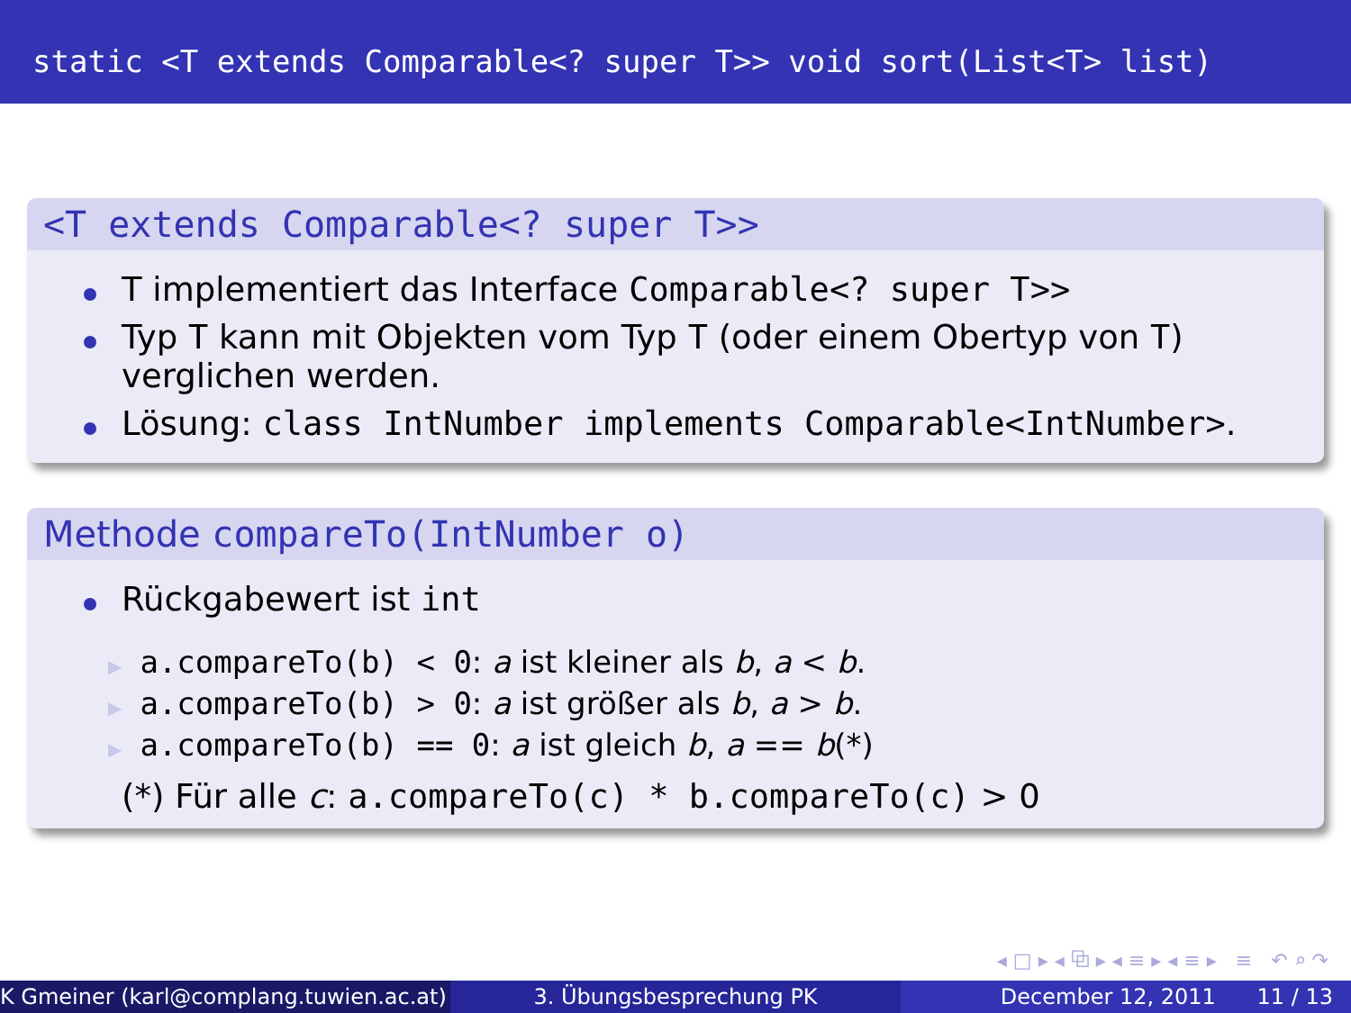static <T extends Comparable<? super T>> void sort(List<T> list)
<T extends Comparable<? super T>>
T implementiert das Interface Comparable<? super T>>
Typ T kann mit Objekten vom Typ T (oder einem Obertyp von T) verglichen werden.
Lösung: class IntNumber implements Comparable<IntNumber>.
Methode compareTo(IntNumber o)
Rückgabewert ist int
▶ a.compareTo(b) < 0: a ist kleiner als b, a < b.
▶ a.compareTo(b) > 0: a ist größer als b, a > b.
▶ a.compareTo(b) == 0: a ist gleich b, a == b(*)
(*) Für alle c: a.compareTo(c) * b.compareTo(c) > 0
◂ □ ▸ ◂ ⧉ ▸ ◂ ≡ ▸ ◂ ≡ ▸ ≡ ↶ ⌕ ↷
K Gmeiner (karl@complang.tuwien.ac.at)
3. Übungsbesprechung PK December 12, 2011 11 / 13